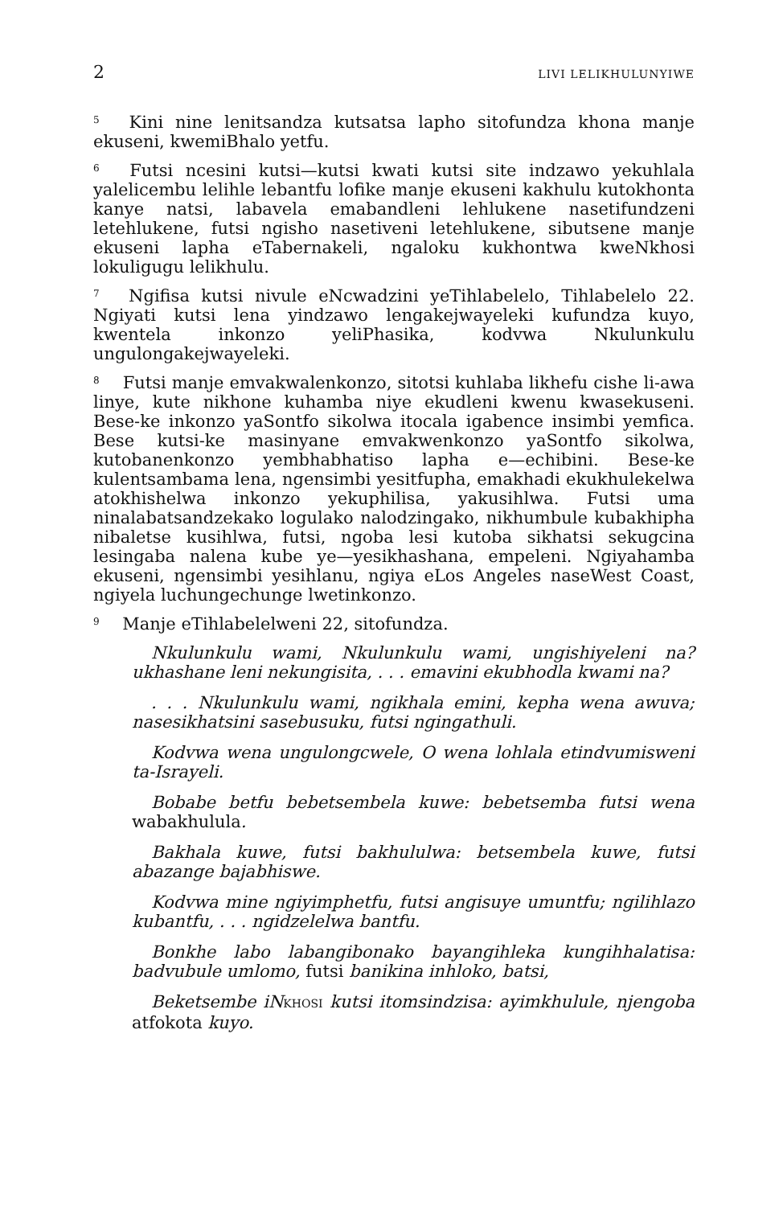2 LIVI LELIKHULUNYIWE
<sup>5</sup> Kini nine lenitsandza kutsatsa lapho sitofundza khona manje ekuseni, kwemiBhalo yetfu.
<sup>6</sup> Futsi ncesini kutsi—kutsi kwati kutsi site indzawo yekuhlala yalelicembu lelihle lebantfu lofike manje ekuseni kakhulu kutokhonta kanye natsi, labavela emabandleni lehlukene nasetifundzeni letehlukene, futsi ngisho nasetiveni letehlukene, sibutsene manje ekuseni lapha eTabernakeli, ngaloku kukhontwa kweNkhosi lokuligugu lelikhulu.
<sup>7</sup> Ngifisa kutsi nivule eNcwadzini yeTihlabelelo, Tihlabelelo 22. Ngiyati kutsi lena yindzawo lengakejwayeleki kufundza kuyo, kwentela inkonzo yeliPhasika, kodvwa Nkulunkulu ungulongakejwayeleki.
<sup>8</sup> Futsi manje emvakwalenkonzo, sitotsi kuhlaba likhefu cishe li-awa linye, kute nikhone kuhamba niye ekudleni kwenu kwasekuseni. Bese-ke inkonzo yaSontfo sikolwa itocala igabence insimbi yemfica. Bese kutsi-ke masinyane emvakwenkonzo yaSontfo sikolwa, kutobanenkonzo yembhabhatiso lapha e—echibini. Bese-ke kulentsambama lena, ngensimbi yesitfupha, emakhadi ekukhulekelwa atokhishelwa inkonzo yekuphilisa, yakusihlwa. Futsi uma ninalabatsandzekako logulako nalodzingako, nikhumbule kubakhipha nibaletse kusihlwa, futsi, ngoba lesi kutoba sikhatsi sekugcina lesingaba nalena kube ye—yesikhashana, empeleni. Ngiyahamba ekuseni, ngensimbi yesihlanu, ngiya eLos Angeles naseWest Coast, ngiyela luchungechunge lwetinkonzo.
<sup>9</sup> Manje eTihlabelelweni 22, sitofundza.
Nkulunkulu wami, Nkulunkulu wami, ungishiyeleni na? ukhashane leni nekungisita, . . . emavini ekubhodla kwami na?
. . . Nkulunkulu wami, ngikhala emini, kepha wena awuva; nasesikhatsini sasebusuku, futsi ngingathuli.
Kodvwa wena ungulongcwele, O wena lohlala etindvumisweni ta-Israyeli.
Bobabe betfu bebetsembela kuwe: bebetsemba futsi wena wabakhulula.
Bakhala kuwe, futsi bakhululwa: betsembela kuwe, futsi abazange bajabhiswe.
Kodvwa mine ngiyimphetfu, futsi angisuye umuntfu; ngilihlazo kubantfu, . . . ngidzelelwa bantfu.
Bonkhe labo labangibonako bayangihleka kungihhalatisa: badvubule umlomo, futsi banikina inhloko, batsi,
Beketsembe iNKHOSI kutsi itomsindzisa: ayimkhulule, njengoba atfokota kuyo.